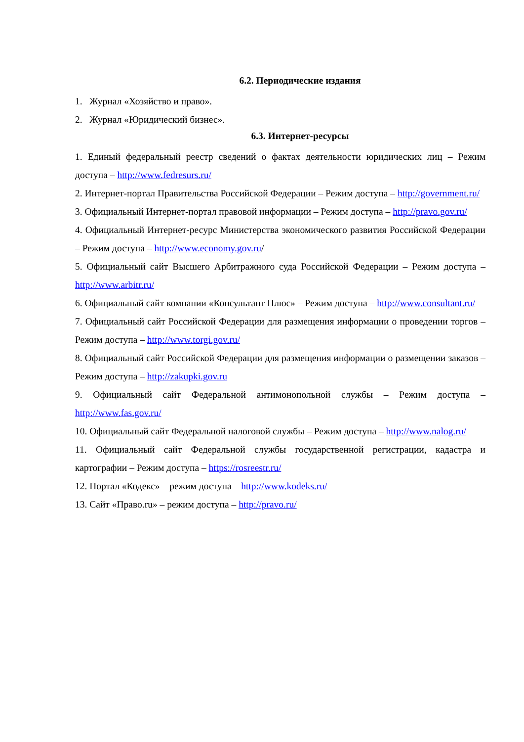6.2. Периодические издания
1. Журнал «Хозяйство и право».
2. Журнал «Юридический бизнес».
6.3. Интернет-ресурсы
1. Единый федеральный реестр сведений о фактах деятельности юридических лиц – Режим доступа – http://www.fedresurs.ru/
2. Интернет-портал Правительства Российской Федерации – Режим доступа – http://government.ru/
3. Официальный Интернет-портал правовой информации – Режим доступа – http://pravo.gov.ru/
4. Официальный Интернет-ресурс Министерства экономического развития Российской Федерации – Режим доступа – http://www.economy.gov.ru/
5. Официальный сайт Высшего Арбитражного суда Российской Федерации – Режим доступа – http://www.arbitr.ru/
6. Официальный сайт компании «Консультант Плюс» – Режим доступа – http://www.consultant.ru/
7. Официальный сайт Российской Федерации для размещения информации о проведении торгов – Режим доступа – http://www.torgi.gov.ru/
8. Официальный сайт Российской Федерации для размещения информации о размещении заказов – Режим доступа – http://zakupki.gov.ru
9. Официальный сайт Федеральной антимонопольной службы – Режим доступа – http://www.fas.gov.ru/
10. Официальный сайт Федеральной налоговой службы – Режим доступа – http://www.nalog.ru/
11. Официальный сайт Федеральной службы государственной регистрации, кадастра и картографии – Режим доступа – https://rosreestr.ru/
12. Портал «Кодекс» – режим доступа – http://www.kodeks.ru/
13. Сайт «Право.ru» – режим доступа – http://pravo.ru/